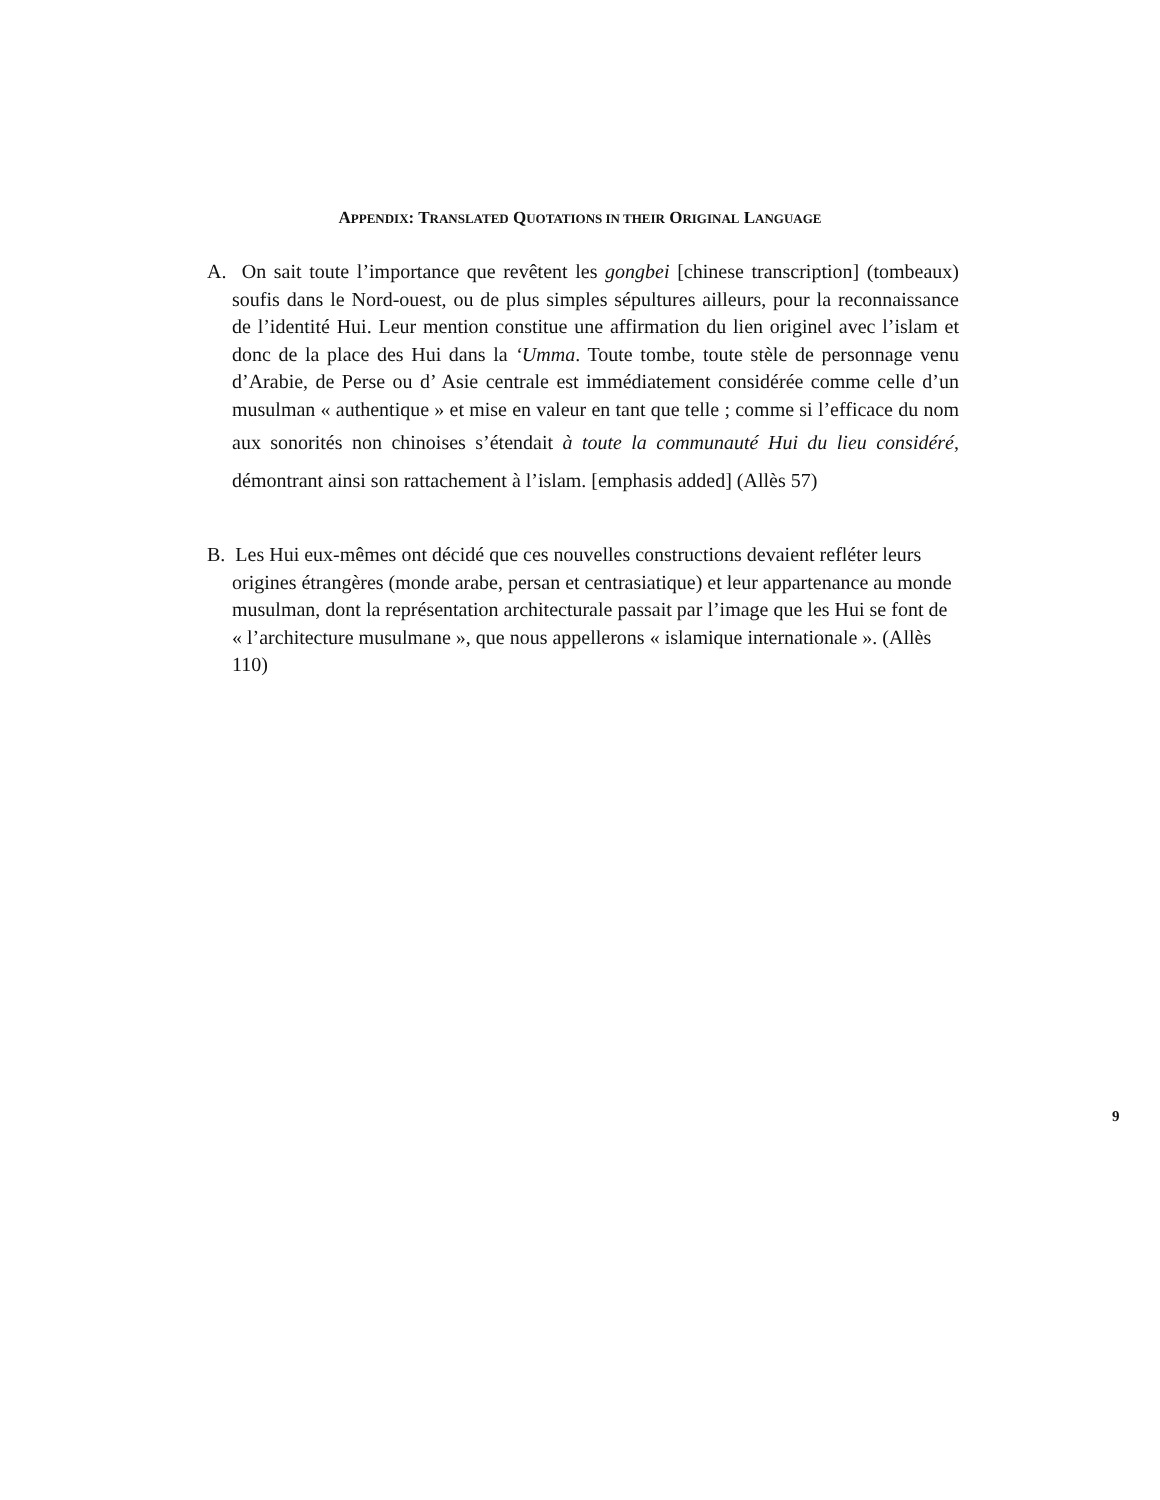APPENDIX: TRANSLATED QUOTATIONS IN THEIR ORIGINAL LANGUAGE
A. On sait toute l’importance que revêtent les gongbei [chinese transcription] (tombeaux) soufis dans le Nord-ouest, ou de plus simples sépultures ailleurs, pour la reconnaissance de l’identité Hui. Leur mention constitue une affirmation du lien originel avec l’islam et donc de la place des Hui dans la ‘Umma. Toute tombe, toute stèle de personnage venu d’Arabie, de Perse ou d’ Asie centrale est immédiatement considérée comme celle d’un musulman « authentique » et mise en valeur en tant que telle ; comme si l’efficace du nom aux sonorités non chinoises s’étendait à toute la communauté Hui du lieu considéré, démontrant ainsi son rattachement à l’islam. [emphasis added] (Allès 57)
B. Les Hui eux-mêmes ont décidé que ces nouvelles constructions devaient refléter leurs origines étrangères (monde arabe, persan et centrasiatique) et leur appartenance au monde musulman, dont la représentation architecturale passait par l’image que les Hui se font de « l’architecture musulmane », que nous appellerons « islamique internationale ». (Allès 110)
9